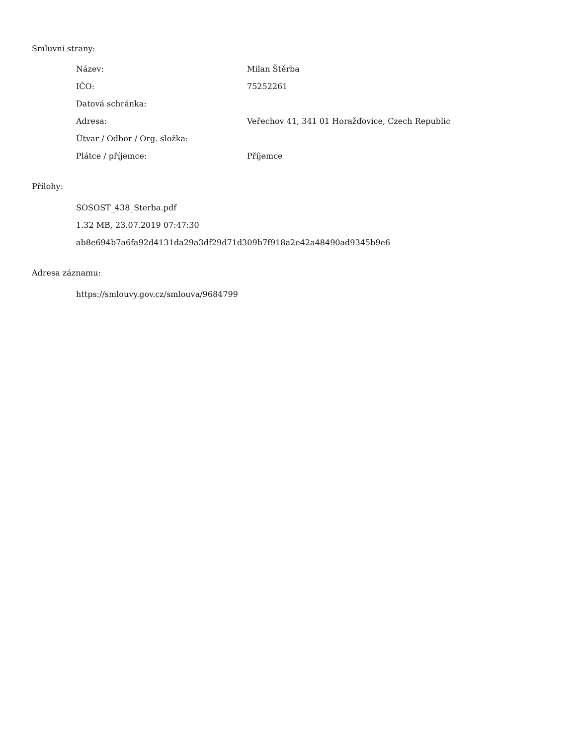Smluvní strany:
| Název: | Milan Štěrba |
| IČO: | 75252261 |
| Datová schránka: | |
| Adresa: | Veřechov 41, 341 01 Horažďovice, Czech Republic |
| Útvar / Odbor / Org. složka: | |
| Plátce / příjemce: | Příjemce |
Přílohy:
SOSOST_438_Sterba.pdf
1.32 MB, 23.07.2019 07:47:30
ab8e694b7a6fa92d4131da29a3df29d71d309b7f918a2e42a48490ad9345b9e6
Adresa záznamu:
https://smlouvy.gov.cz/smlouva/9684799